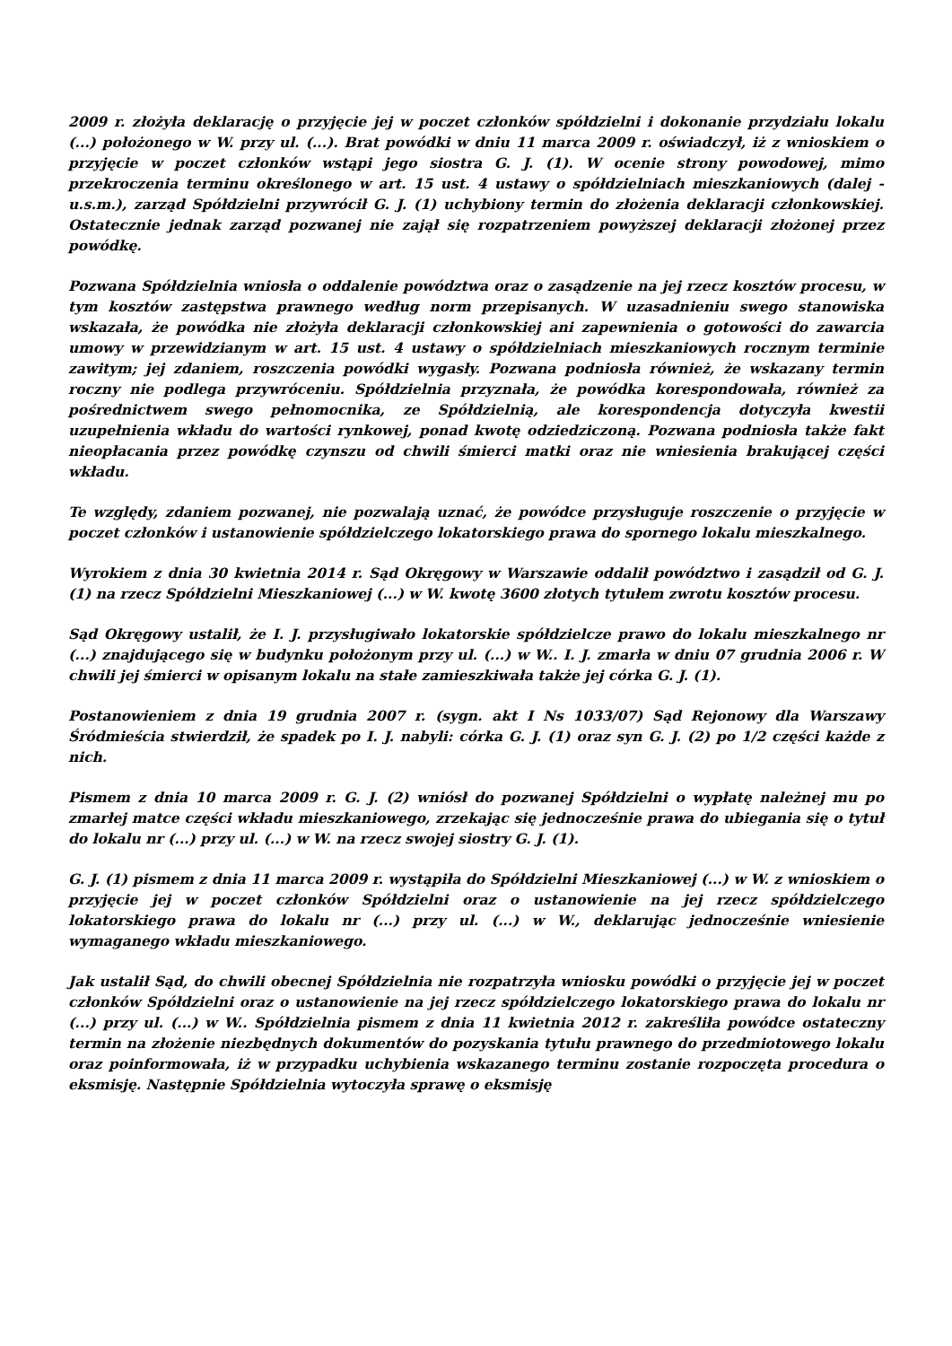2009 r. złożyła deklarację o przyjęcie jej w poczet członków spółdzielni i dokonanie przydziału lokalu (...) położonego w W. przy ul. (...). Brat powódki w dniu 11 marca 2009 r. oświadczył, iż z wnioskiem o przyjęcie w poczet członków wstąpi jego siostra G. J. (1). W ocenie strony powodowej, mimo przekroczenia terminu określonego w art. 15 ust. 4 ustawy o spółdzielniach mieszkaniowych (dalej - u.s.m.), zarząd Spółdzielni przywrócił G. J. (1) uchybiony termin do złożenia deklaracji członkowskiej. Ostatecznie jednak zarząd pozwanej nie zajął się rozpatrzeniem powyższej deklaracji złożonej przez powódkę.
Pozwana Spółdzielnia wniosła o oddalenie powództwa oraz o zasądzenie na jej rzecz kosztów procesu, w tym kosztów zastępstwa prawnego według norm przepisanych. W uzasadnieniu swego stanowiska wskazała, że powódka nie złożyła deklaracji członkowskiej ani zapewnienia o gotowości do zawarcia umowy w przewidzianym w art. 15 ust. 4 ustawy o spółdzielniach mieszkaniowych rocznym terminie zawitym; jej zdaniem, roszczenia powódki wygasły. Pozwana podniosła również, że wskazany termin roczny nie podlega przywróceniu. Spółdzielnia przyznała, że powódka korespondowała, również za pośrednictwem swego pełnomocnika, ze Spółdzielnią, ale korespondencja dotyczyła kwestii uzupełnienia wkładu do wartości rynkowej, ponad kwotę odziedziczoną. Pozwana podniosła także fakt nieopłacania przez powódkę czynszu od chwili śmierci matki oraz nie wniesienia brakującej części wkładu.
Te względy, zdaniem pozwanej, nie pozwalają uznać, że powódce przysługuje roszczenie o przyjęcie w poczet członków i ustanowienie spółdzielczego lokatorskiego prawa do spornego lokalu mieszkalnego.
Wyrokiem z dnia 30 kwietnia 2014 r. Sąd Okręgowy w Warszawie oddalił powództwo i zasądził od G. J. (1) na rzecz Spółdzielni Mieszkaniowej (...) w W. kwotę 3600 złotych tytułem zwrotu kosztów procesu.
Sąd Okręgowy ustalił, że I. J. przysługiwało lokatorskie spółdzielcze prawo do lokalu mieszkalnego nr (...) znajdującego się w budynku położonym przy ul. (...) w W.. I. J. zmarła w dniu 07 grudnia 2006 r. W chwili jej śmierci w opisanym lokalu na stałe zamieszkiwała także jej córka G. J. (1).
Postanowieniem z dnia 19 grudnia 2007 r. (sygn. akt I Ns 1033/07) Sąd Rejonowy dla Warszawy Śródmieścia stwierdził, że spadek po I. J. nabyli: córka G. J. (1) oraz syn G. J. (2) po 1/2 części każde z nich.
Pismem z dnia 10 marca 2009 r. G. J. (2) wniósł do pozwanej Spółdzielni o wypłatę należnej mu po zmarłej matce części wkładu mieszkaniowego, zrzekając się jednocześnie prawa do ubiegania się o tytuł do lokalu nr (...) przy ul. (...) w W. na rzecz swojej siostry G. J. (1).
G. J. (1) pismem z dnia 11 marca 2009 r. wystąpiła do Spółdzielni Mieszkaniowej (...) w W. z wnioskiem o przyjęcie jej w poczet członków Spółdzielni oraz o ustanowienie na jej rzecz spółdzielczego lokatorskiego prawa do lokalu nr (...) przy ul. (...) w W., deklarując jednocześnie wniesienie wymaganego wkładu mieszkaniowego.
Jak ustalił Sąd, do chwili obecnej Spółdzielnia nie rozpatrzyła wniosku powódki o przyjęcie jej w poczet członków Spółdzielni oraz o ustanowienie na jej rzecz spółdzielczego lokatorskiego prawa do lokalu nr (...) przy ul. (...) w W.. Spółdzielnia pismem z dnia 11 kwietnia 2012 r. zakreśliła powódce ostateczny termin na złożenie niezbędnych dokumentów do pozyskania tytułu prawnego do przedmiotowego lokalu oraz poinformowała, iż w przypadku uchybienia wskazanego terminu zostanie rozpoczęta procedura o eksmisję. Następnie Spółdzielnia wytoczyła sprawę o eksmisję